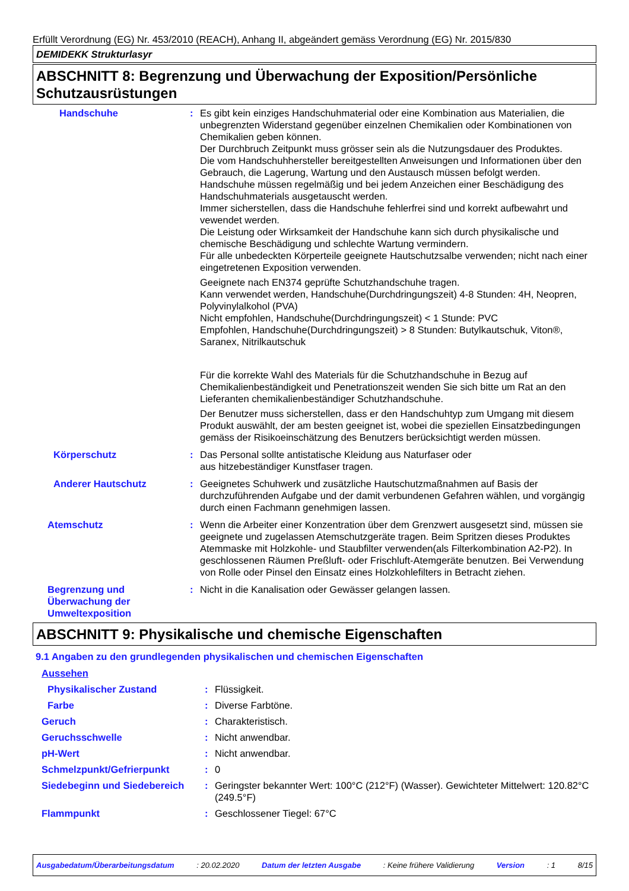Erfüllt Verordnung (EG) Nr. 453/2010 (REACH), Anhang II, abgeändert gemäss Verordnung (EG) Nr. 2015/830
DEMIDEKK Strukturlasyr
ABSCHNITT 8: Begrenzung und Überwachung der Exposition/Persönliche Schutzausrüstungen
Handschuhe : Es gibt kein einziges Handschuhmaterial oder eine Kombination aus Materialien, die unbegrenzten Widerstand gegenüber einzelnen Chemikalien oder Kombinationen von Chemikalien geben können.
Der Durchbruch Zeitpunkt muss grösser sein als die Nutzungsdauer des Produktes.
Die vom Handschuhhersteller bereitgestellten Anweisungen und Informationen über den Gebrauch, die Lagerung, Wartung und den Austausch müssen befolgt werden.
Handschuhe müssen regelmäßig und bei jedem Anzeichen einer Beschädigung des Handschuhmaterials ausgetauscht werden.
Immer sicherstellen, dass die Handschuhe fehlerfrei sind und korrekt aufbewahrt und vewendet werden.
Die Leistung oder Wirksamkeit der Handschuhe kann sich durch physikalische und chemische Beschädigung und schlechte Wartung vermindern.
Für alle unbedeckten Körperteile geeignete Hautschutzsalbe verwenden; nicht nach einer eingetretenen Exposition verwenden.
Geeignete nach EN374 geprüfte Schutzhandschuhe tragen.
Kann verwendet werden, Handschuhe(Durchdringungszeit) 4-8 Stunden: 4H, Neopren, Polyvinylalkohol (PVA)
Nicht empfohlen, Handschuhe(Durchdringungszeit) < 1 Stunde: PVC
Empfohlen, Handschuhe(Durchdringungszeit) > 8 Stunden: Butylkautschuk, Viton®, Saranex, Nitrilkautschuk
Für die korrekte Wahl des Materials für die Schutzhandschuhe in Bezug auf Chemikalienbeständigkeit und Penetrationszeit wenden Sie sich bitte um Rat an den Lieferanten chemikalienbeständiger Schutzhandschuhe.
Der Benutzer muss sicherstellen, dass er den Handschuhtyp zum Umgang mit diesem Produkt auswählt, der am besten geeignet ist, wobei die speziellen Einsatzbedingungen gemäss der Risikoeinschätzung des Benutzers berücksichtigt werden müssen.
Körperschutz : Das Personal sollte antistatische Kleidung aus Naturfaser oder
aus hitzebeständiger Kunstfaser tragen.
Anderer Hautschutz : Geeignetes Schuhwerk und zusätzliche Hautschutzmaßnahmen auf Basis der durchzuführenden Aufgabe und der damit verbundenen Gefahren wählen, und vorgängig durch einen Fachmann genehmigen lassen.
Atemschutz : Wenn die Arbeiter einer Konzentration über dem Grenzwert ausgesetzt sind, müssen sie geeignete und zugelassen Atemschutzgeräte tragen. Beim Spritzen dieses Produktes Atemmaske mit Holzkohle- und Staubfilter verwenden(als Filterkombination A2-P2). In geschlossenen Räumen Preßluft- oder Frischluft-Atemgeräte benutzen. Bei Verwendung von Rolle oder Pinsel den Einsatz eines Holzkohlefilters in Betracht ziehen.
Begrenzung und Überwachung der Umweltexposition
: Nicht in die Kanalisation oder Gewässer gelangen lassen.
ABSCHNITT 9: Physikalische und chemische Eigenschaften
9.1 Angaben zu den grundlegenden physikalischen und chemischen Eigenschaften
Aussehen
Physikalischer Zustand : Flüssigkeit.
Farbe : Diverse Farbtöne.
Geruch : Charakteristisch.
Geruchsschwelle : Nicht anwendbar.
pH-Wert : Nicht anwendbar.
Schmelzpunkt/Gefrierpunkt : 0
Siedebeginn und Siedebereich
: Geringster bekannter Wert: 100°C (212°F) (Wasser). Gewichteter Mittelwert: 120.82°C (249.5°F)
Flammpunkt : Geschlossener Tiegel: 67°C
Ausgabedatum/Überarbeitungsdatum : 20.02.2020 Datum der letzten Ausgabe : Keine frühere Validierung Version : 1 8/15